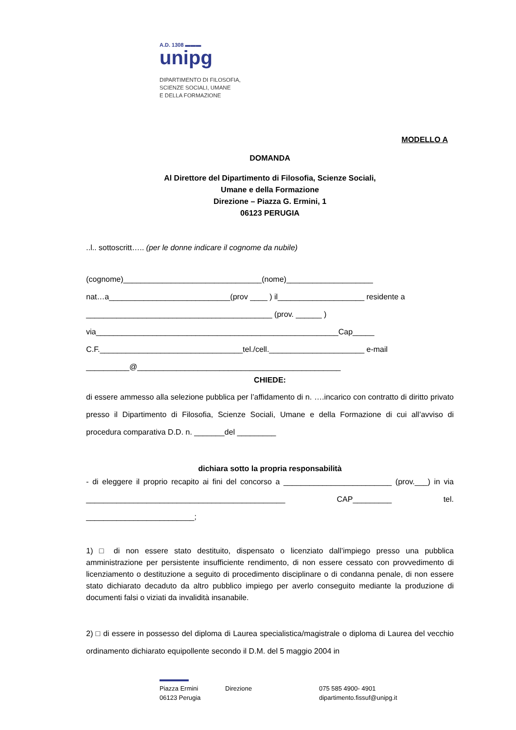A.D. 1308 ▬▬▬
unipg
DIPARTIMENTO DI FILOSOFIA,
SCIENZE SOCIALI, UMANE
E DELLA FORMAZIONE
MODELLO A
DOMANDA
Al Direttore del Dipartimento di Filosofia, Scienze Sociali,
Umane e della Formazione
Direzione – Piazza G. Ermini, 1
06123 PERUGIA
..l.. sottoscritt….. (per le donne indicare il cognome da nubile)
(cognome)________________________________(nome)____________________
nat…a____________________________(prov ____ ) il____________________ residente a
___________________________________________ (prov. ______ )
via________________________________________________________Cap_____
C.F._________________________________tel./cell.______________________ e-mail
__________@_______________________________________________
CHIEDE:
di essere ammesso alla selezione pubblica per l’affidamento di n. ….incarico con contratto di diritto privato presso il Dipartimento di Filosofia, Scienze Sociali, Umane e della Formazione di cui all’avviso di procedura comparativa D.D. n. _______del _________
dichiara sotto la propria responsabilità
- di eleggere il proprio recapito ai fini del concorso a _________________________ (prov.___) in via ______________________________________________ CAP_________ tel. _________________________;
1) □ di non essere stato destituito, dispensato o licenziato dall’impiego presso una pubblica amministrazione per persistente insufficiente rendimento, di non essere cessato con provvedimento di licenziamento o destituzione a seguito di procedimento disciplinare o di condanna penale, di non essere stato dichiarato decaduto da altro pubblico impiego per averlo conseguito mediante la produzione di documenti falsi o viziati da invalidità insanabile.
2) □ di essere in possesso del diploma di Laurea specialistica/magistrale o diploma di Laurea del vecchio ordinamento dichiarato equipollente secondo il D.M. del 5 maggio 2004 in
Piazza Ermini
06123 Perugia
Direzione 075 585 4900- 4901
dipartimento.fissuf@unipg.it